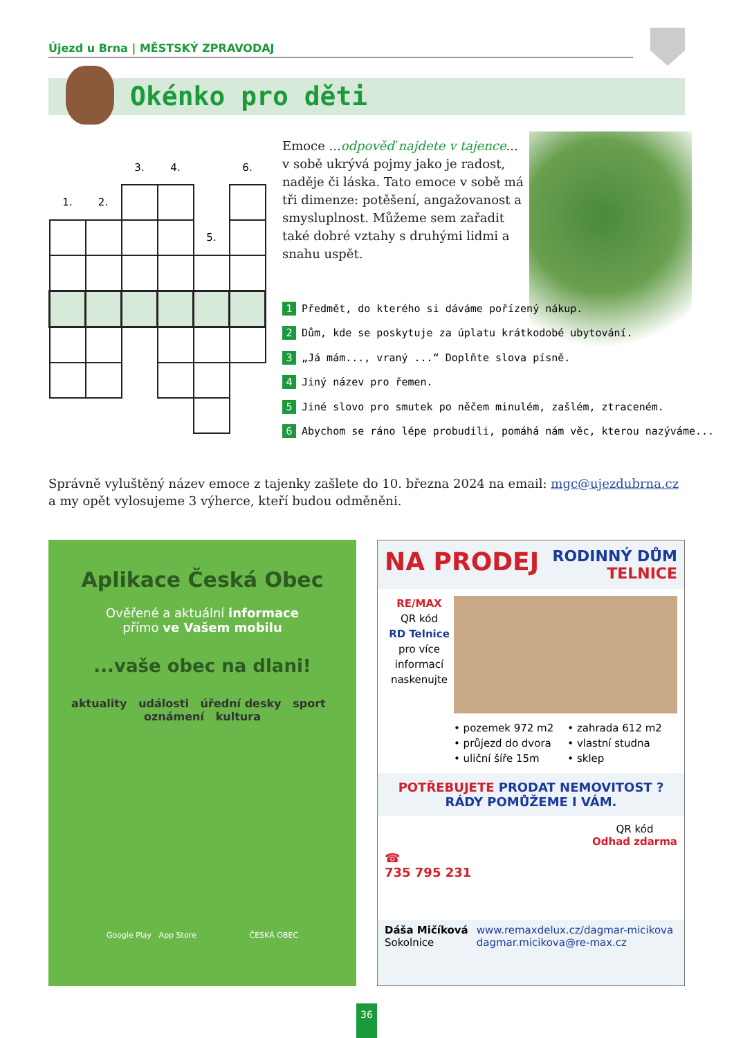Újezd u Brna | MĚSTSKÝ ZPRAVODAJ
Okénko pro děti
| | | 3. | 4. | | 6. |
| 1. | 2. | | | | |
| | | | | 5. | |
Emoce ...odpověď najdete v tajence... v sobě ukrývá pojmy jako je radost, naděje či láska. Tato emoce v sobě má tři dimenze: potěšení, angažovanost a smysluplnost. Můžeme sem zařadit také dobré vztahy s druhými lidmi a snahu uspět.
1 Předmět, do kterého si dáváme pořízený nákup.
2 Dům, kde se poskytuje za úplatu krátkodobé ubytování.
3 „Já mám..., vraný ...“ Doplňte slova písně.
4 Jiný název pro řemen.
5 Jiné slovo pro smutek po něčem minulém, zašlém, ztraceném.
6 Abychom se ráno lépe probudili, pomáhá nám věc, kterou nazýváme...
Správně vyluštěný název emoce z tajenky zašlete do 10. března 2024 na email: mgc@ujezdubrna.cz
a my opět vylosujeme 3 výherce, kteří budou odměněni.
Aplikace Česká Obec
Ověřené a aktuální informace
přímo ve Vašem mobilu
...vaše obec na dlani!
aktuality události úřední desky sport oznámení kultura
Google Play App Store ČESKÁ OBEC
NA PRODEJ RODINNÝ DŮM
TELNICE
RE/MAX
QR kód
RD Telnice
pro více informací naskenujte
• pozemek 972 m2
• průjezd do dvora
• uliční šíře 15m
• zahrada 612 m2
• vlastní studna
• sklep
POTŘEBUJETE PRODAT NEMOVITOST ?
RÁDY POMŮŽEME I VÁM.
☎
735 795 231
QR kód
Odhad zdarma
Dáša Mičíková
Sokolnice
www.remaxdelux.cz/dagmar-micikova
dagmar.micikova@re-max.cz
36